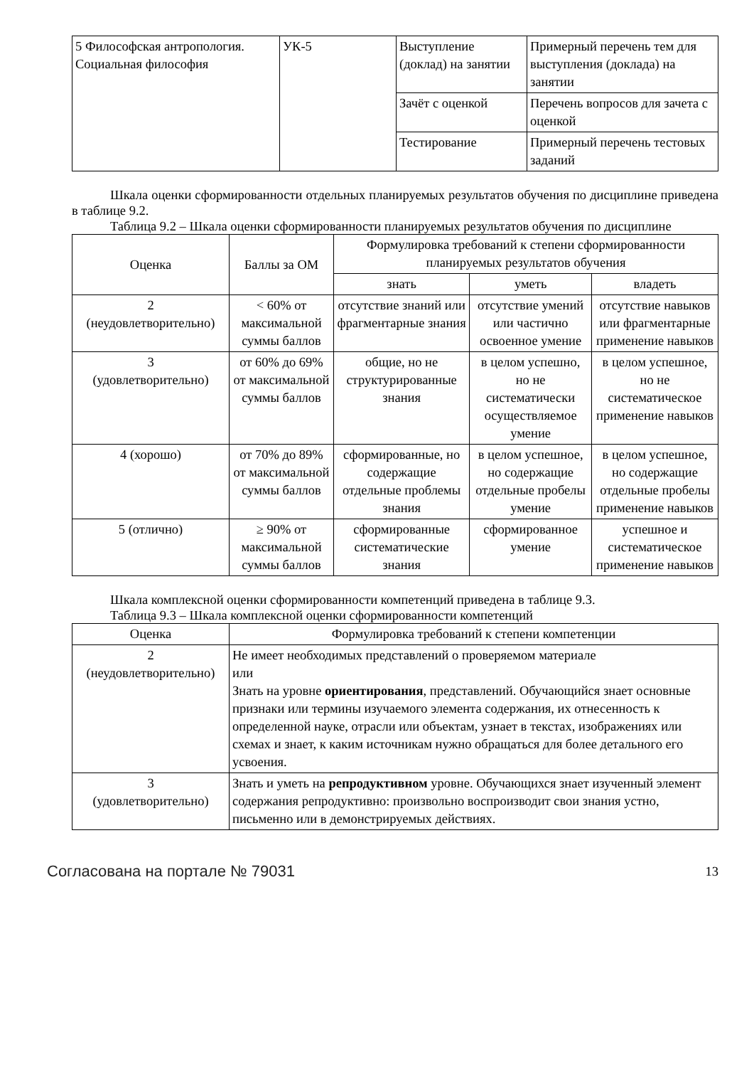| 5 Философская антропология. Социальная философия | УК-5 | Выступление (доклад) на занятии | Примерный перечень тем для выступления (доклада) на занятии |
| | | Зачёт с оценкой | Перечень вопросов для зачета с оценкой |
| | | Тестирование | Примерный перечень тестовых заданий |
Шкала оценки сформированности отдельных планируемых результатов обучения по дисциплине приведена в таблице 9.2.
Таблица 9.2 – Шкала оценки сформированности планируемых результатов обучения по дисциплине
| Оценка | Баллы за ОМ | Формулировка требований к степени сформированности планируемых результатов обучения | | |
| --- | --- | --- | --- | --- |
| | | знать | уметь | владеть |
| 2 (неудовлетворительно) | < 60% от максимальной суммы баллов | отсутствие знаний или фрагментарные знания | отсутствие умений или частично освоенное умение | отсутствие навыков или фрагментарные применение навыков |
| 3 (удовлетворительно) | от 60% до 69% от максимальной суммы баллов | общие, но не структурированные знания | в целом успешно, но не систематически осуществляемое умение | в целом успешное, но не систематическое применение навыков |
| 4 (хорошо) | от 70% до 89% от максимальной суммы баллов | сформированные, но содержащие отдельные проблемы знания | в целом успешное, но содержащие отдельные пробелы умение | в целом успешное, но содержащие отдельные пробелы применение навыков |
| 5 (отлично) | ≥ 90% от максимальной суммы баллов | сформированные систематические знания | сформированное умение | успешное и систематическое применение навыков |
Шкала комплексной оценки сформированности компетенций приведена в таблице 9.3.
Таблица 9.3 – Шкала комплексной оценки сформированности компетенций
| Оценка | Формулировка требований к степени компетенции |
| --- | --- |
| 2 (неудовлетворительно) | Не имеет необходимых представлений о проверяемом материале или Знать на уровне ориентирования , представлений. Обучающийся знает основные признаки или термины изучаемого элемента содержания, их отнесенность к определенной науке, отрасли или объектам, узнает в текстах, изображениях или схемах и знает, к каким источникам нужно обращаться для более детального его усвоения. |
| 3 (удовлетворительно) | Знать и уметь на репродуктивном уровне. Обучающихся знает изученный элемент содержания репродуктивно: произвольно воспроизводит свои знания устно, письменно или в демонстрируемых действиях. |
Согласована на портале № 79031 13